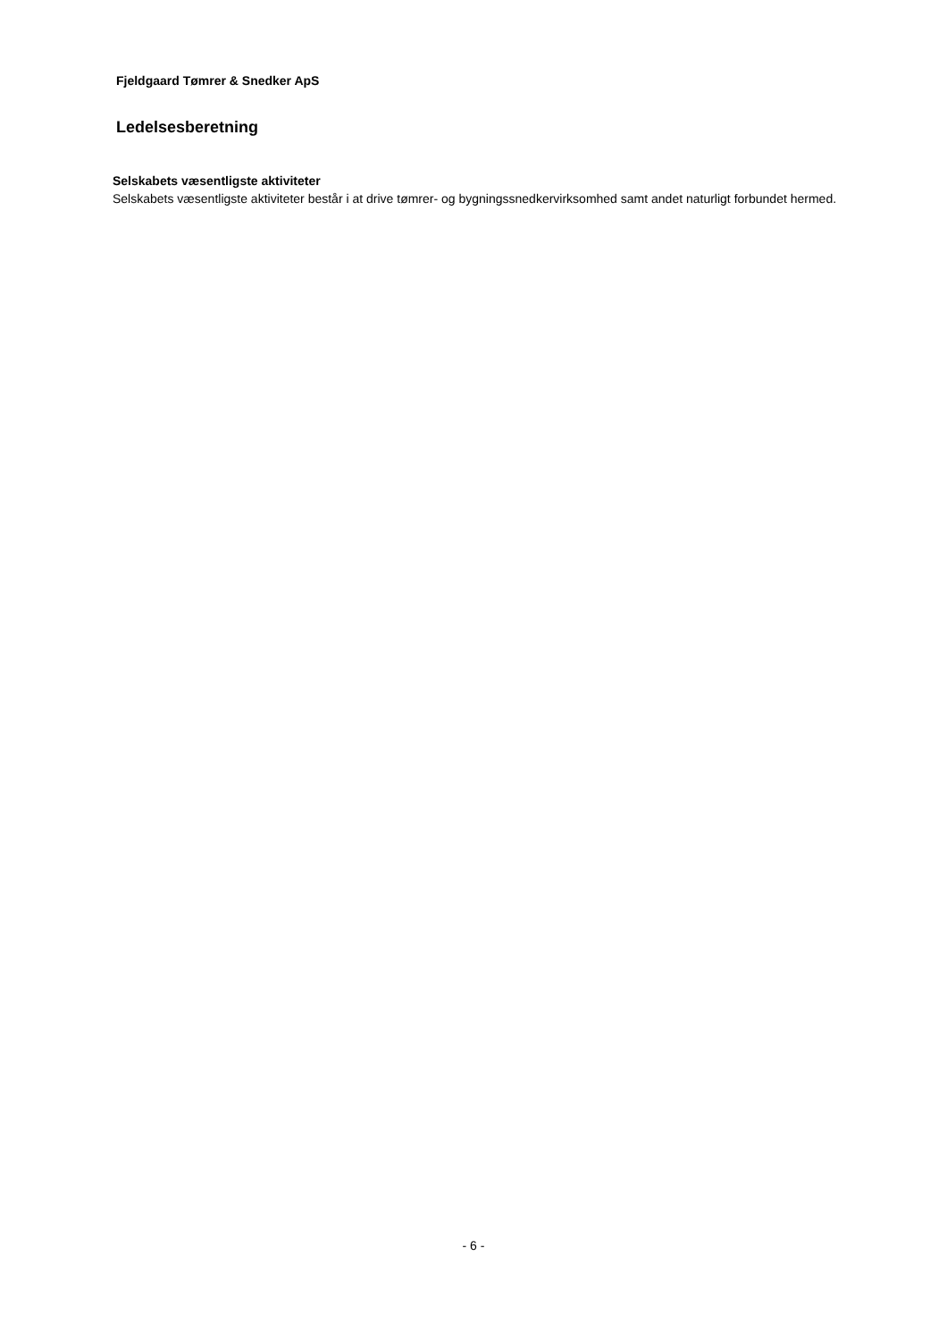Fjeldgaard Tømrer & Snedker ApS
Ledelsesberetning
Selskabets væsentligste aktiviteter
Selskabets væsentligste aktiviteter består i at drive tømrer- og bygningssnedkervirksomhed samt andet naturligt forbundet hermed.
- 6 -